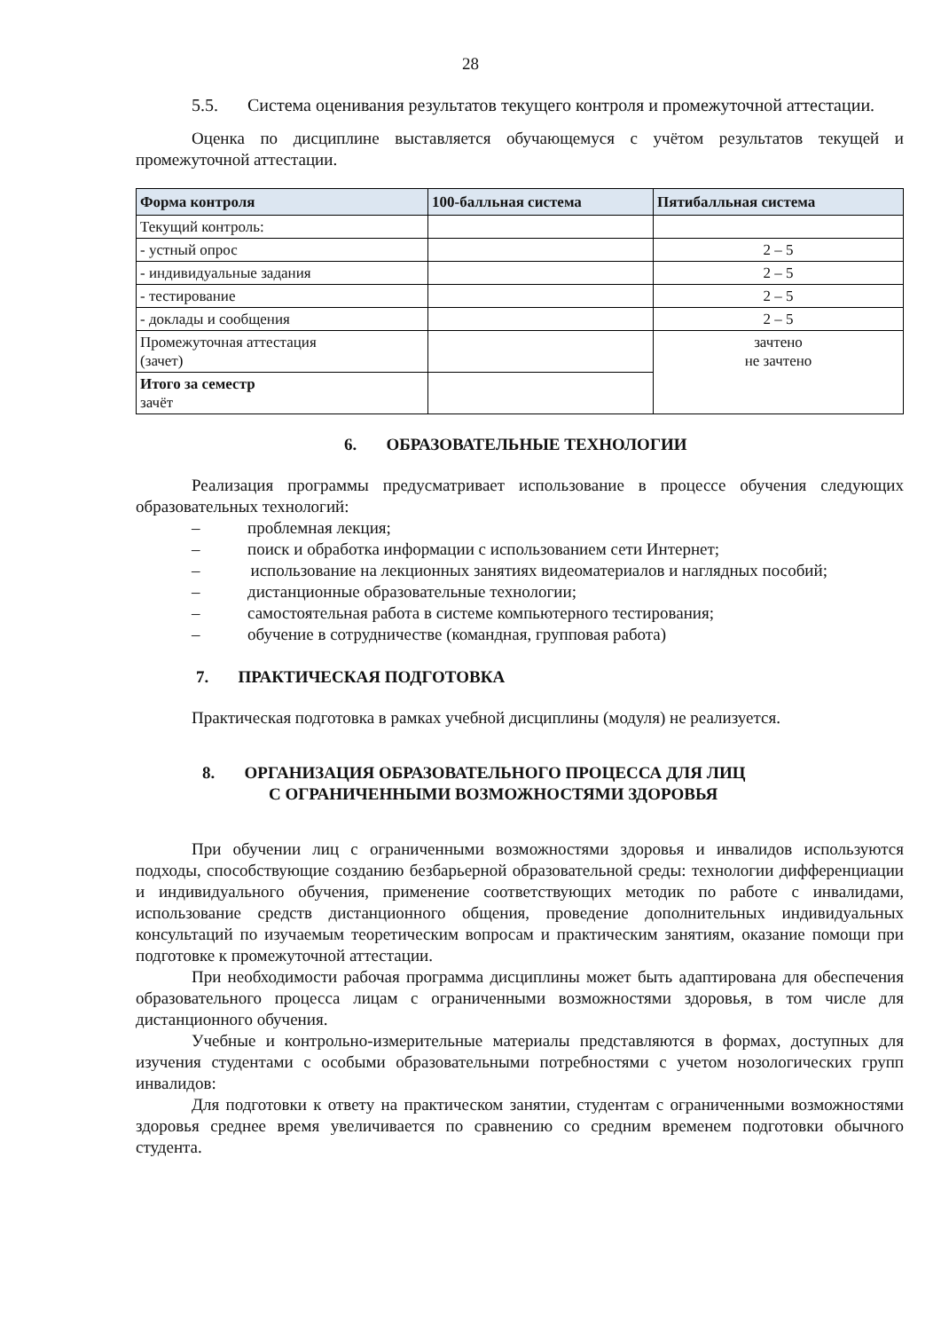28
5.5. Система оценивания результатов текущего контроля и промежуточной аттестации.
Оценка по дисциплине выставляется обучающемуся с учётом результатов текущей и промежуточной аттестации.
| Форма контроля | 100-балльная система | Пятибалльная система |
| --- | --- | --- |
| Текущий контроль: | | |
| - устный опрос | | 2 – 5 |
| - индивидуальные задания | | 2 – 5 |
| - тестирование | | 2 – 5 |
| - доклады и сообщения | | 2 – 5 |
| Промежуточная аттестация (зачет) | | зачтено не зачтено |
| Итого за семестр зачёт | | |
6. ОБРАЗОВАТЕЛЬНЫЕ ТЕХНОЛОГИИ
Реализация программы предусматривает использование в процессе обучения следующих образовательных технологий:
– проблемная лекция;
– поиск и обработка информации с использованием сети Интернет;
– использование на лекционных занятиях видеоматериалов и наглядных пособий;
– дистанционные образовательные технологии;
– самостоятельная работа в системе компьютерного тестирования;
– обучение в сотрудничестве (командная, групповая работа)
7. ПРАКТИЧЕСКАЯ ПОДГОТОВКА
Практическая подготовка в рамках учебной дисциплины (модуля) не реализуется.
8. ОРГАНИЗАЦИЯ ОБРАЗОВАТЕЛЬНОГО ПРОЦЕССА ДЛЯ ЛИЦ
С ОГРАНИЧЕННЫМИ ВОЗМОЖНОСТЯМИ ЗДОРОВЬЯ
При обучении лиц с ограниченными возможностями здоровья и инвалидов используются подходы, способствующие созданию безбарьерной образовательной среды: технологии дифференциации и индивидуального обучения, применение соответствующих методик по работе с инвалидами, использование средств дистанционного общения, проведение дополнительных индивидуальных консультаций по изучаемым теоретическим вопросам и практическим занятиям, оказание помощи при подготовке к промежуточной аттестации.
При необходимости рабочая программа дисциплины может быть адаптирована для обеспечения образовательного процесса лицам с ограниченными возможностями здоровья, в том числе для дистанционного обучения.
Учебные и контрольно-измерительные материалы представляются в формах, доступных для изучения студентами с особыми образовательными потребностями с учетом нозологических групп инвалидов:
Для подготовки к ответу на практическом занятии, студентам с ограниченными возможностями здоровья среднее время увеличивается по сравнению со средним временем подготовки обычного студента.